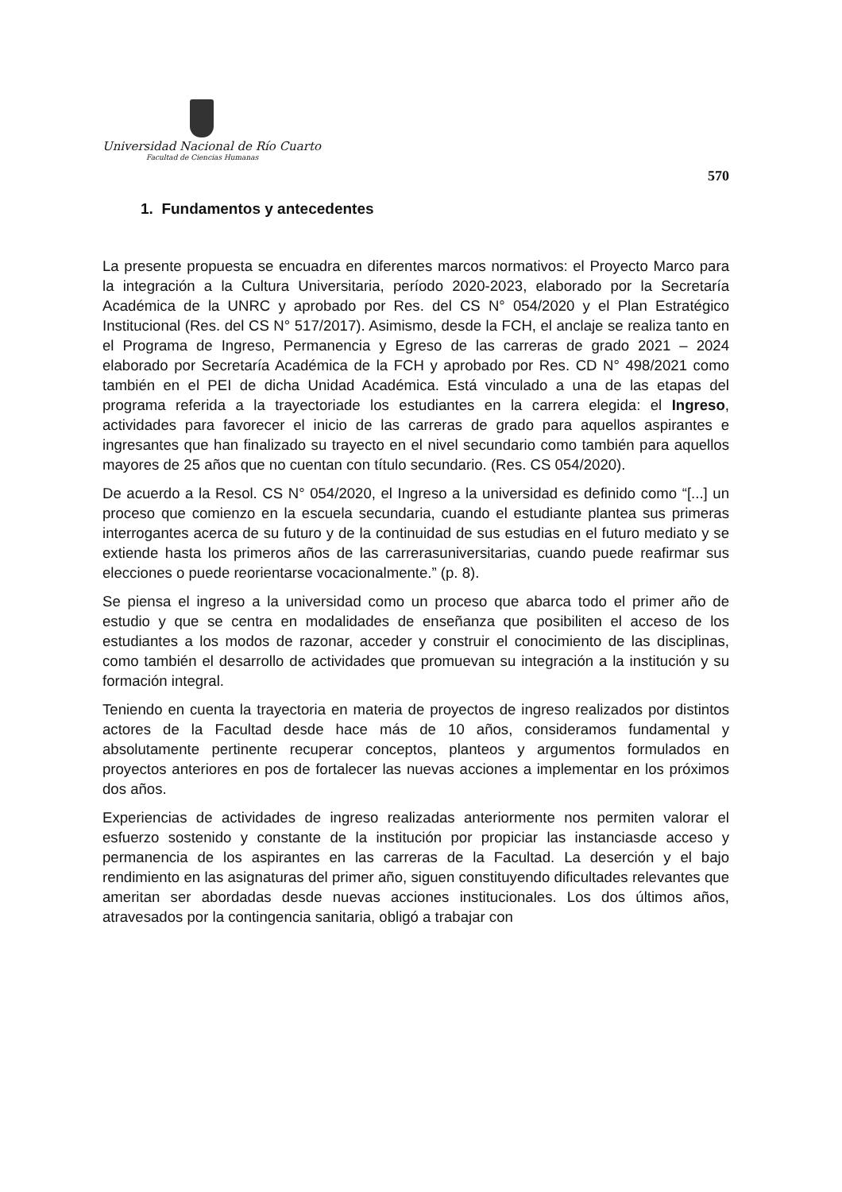Universidad Nacional de Río Cuarto
Facultad de Ciencias Humanas
570
1. Fundamentos y antecedentes
La presente propuesta se encuadra en diferentes marcos normativos: el Proyecto Marco para la integración a la Cultura Universitaria, período 2020-2023, elaborado por la Secretaría Académica de la UNRC y aprobado por Res. del CS N° 054/2020 y el Plan Estratégico Institucional (Res. del CS N° 517/2017). Asimismo, desde la FCH, el anclaje se realiza tanto en el Programa de Ingreso, Permanencia y Egreso de las carreras de grado 2021 – 2024 elaborado por Secretaría Académica de la FCH y aprobado por Res. CD N° 498/2021 como también en el PEI de dicha Unidad Académica. Está vinculado a una de las etapas del programa referida a la trayectoriade los estudiantes en la carrera elegida: el Ingreso, actividades para favorecer el inicio de las carreras de grado para aquellos aspirantes e ingresantes que han finalizado su trayecto en el nivel secundario como también para aquellos mayores de 25 años que no cuentan con título secundario. (Res. CS 054/2020).
De acuerdo a la Resol. CS N° 054/2020, el Ingreso a la universidad es definido como “[...] un proceso que comienzo en la escuela secundaria, cuando el estudiante plantea sus primeras interrogantes acerca de su futuro y de la continuidad de sus estudias en el futuro mediato y se extiende hasta los primeros años de las carrerasuniversitarias, cuando puede reafirmar sus elecciones o puede reorientarse vocacionalmente.” (p. 8).
Se piensa el ingreso a la universidad como un proceso que abarca todo el primer año de estudio y que se centra en modalidades de enseñanza que posibiliten el acceso de los estudiantes a los modos de razonar, acceder y construir el conocimiento de las disciplinas, como también el desarrollo de actividades que promuevan su integración a la institución y su formación integral.
Teniendo en cuenta la trayectoria en materia de proyectos de ingreso realizados por distintos actores de la Facultad desde hace más de 10 años, consideramos fundamental y absolutamente pertinente recuperar conceptos, planteos y argumentos formulados en proyectos anteriores en pos de fortalecer las nuevas acciones a implementar en los próximos dos años.
Experiencias de actividades de ingreso realizadas anteriormente nos permiten valorar el esfuerzo sostenido y constante de la institución por propiciar las instanciasde acceso y permanencia de los aspirantes en las carreras de la Facultad. La deserción y el bajo rendimiento en las asignaturas del primer año, siguen constituyendo dificultades relevantes que ameritan ser abordadas desde nuevas acciones institucionales. Los dos últimos años, atravesados por la contingencia sanitaria, obligó a trabajar con